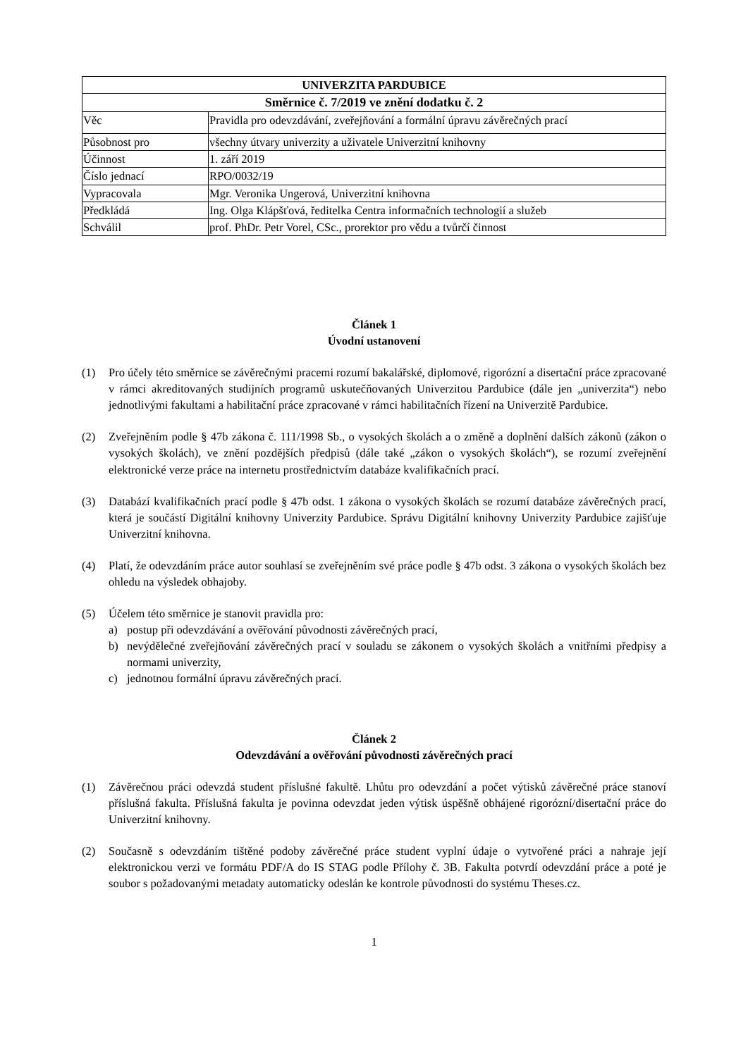| UNIVERZITA PARDUBICE | |
| --- | --- |
| Směrnice č. 7/2019 ve znění dodatku č. 2 | |
| Věc | Pravidla pro odevzdávání, zveřejňování a formální úpravu závěrečných prací |
| Působnost pro | všechny útvary univerzity a uživatele Univerzitní knihovny |
| Účinnost | 1. září 2019 |
| Číslo jednací | RPO/0032/19 |
| Vypracovala | Mgr. Veronika Ungerová, Univerzitní knihovna |
| Předkládá | Ing. Olga Klápšťová, ředitelka Centra informačních technologií a služeb |
| Schválil | prof. PhDr. Petr Vorel, CSc., prorektor pro vědu a tvůrčí činnost |
Článek 1
Úvodní ustanovení
(1) Pro účely této směrnice se závěrečnými pracemi rozumí bakalářské, diplomové, rigorózní a disertační práce zpracované v rámci akreditovaných studijních programů uskutečňovaných Univerzitou Pardubice (dále jen „univerzita“) nebo jednotlivými fakultami a habilitační práce zpracované v rámci habilitačních řízení na Univerzitě Pardubice.
(2) Zveřejněním podle § 47b zákona č. 111/1998 Sb., o vysokých školách a o změně a doplnění dalších zákonů (zákon o vysokých školách), ve znění pozdějších předpisů (dále také „zákon o vysokých školách“), se rozumí zveřejnění elektronické verze práce na internetu prostřednictvím databáze kvalifikačních prací.
(3) Databází kvalifikačních prací podle § 47b odst. 1 zákona o vysokých školách se rozumí databáze závěrečných prací, která je součástí Digitální knihovny Univerzity Pardubice. Správu Digitální knihovny Univerzity Pardubice zajišťuje Univerzitní knihovna.
(4) Platí, že odevzdáním práce autor souhlasí se zveřejněním své práce podle § 47b odst. 3 zákona o vysokých školách bez ohledu na výsledek obhajoby.
(5) Účelem této směrnice je stanovit pravidla pro:
a) postup při odevzdávání a ověřování původnosti závěrečných prací,
b) nevýdělečné zveřejňování závěrečných prací v souladu se zákonem o vysokých školách a vnitřními předpisy a normami univerzity,
c) jednotnou formální úpravu závěrečných prací.
Článek 2
Odevzdávání a ověřování původnosti závěrečných prací
(1) Závěrečnou práci odevzdá student příslušné fakultě. Lhůtu pro odevzdání a počet výtisků závěrečné práce stanoví příslušná fakulta. Příslušná fakulta je povinna odevzdat jeden výtisk úspěšně obhájené rigorózní/disertační práce do Univerzitní knihovny.
(2) Současně s odevzdáním tištěné podoby závěrečné práce student vyplní údaje o vytvořené práci a nahraje její elektronickou verzi ve formátu PDF/A do IS STAG podle Přílohy č. 3B. Fakulta potvrdí odevzdání práce a poté je soubor s požadovanými metadaty automaticky odeslán ke kontrole původnosti do systému Theses.cz.
1